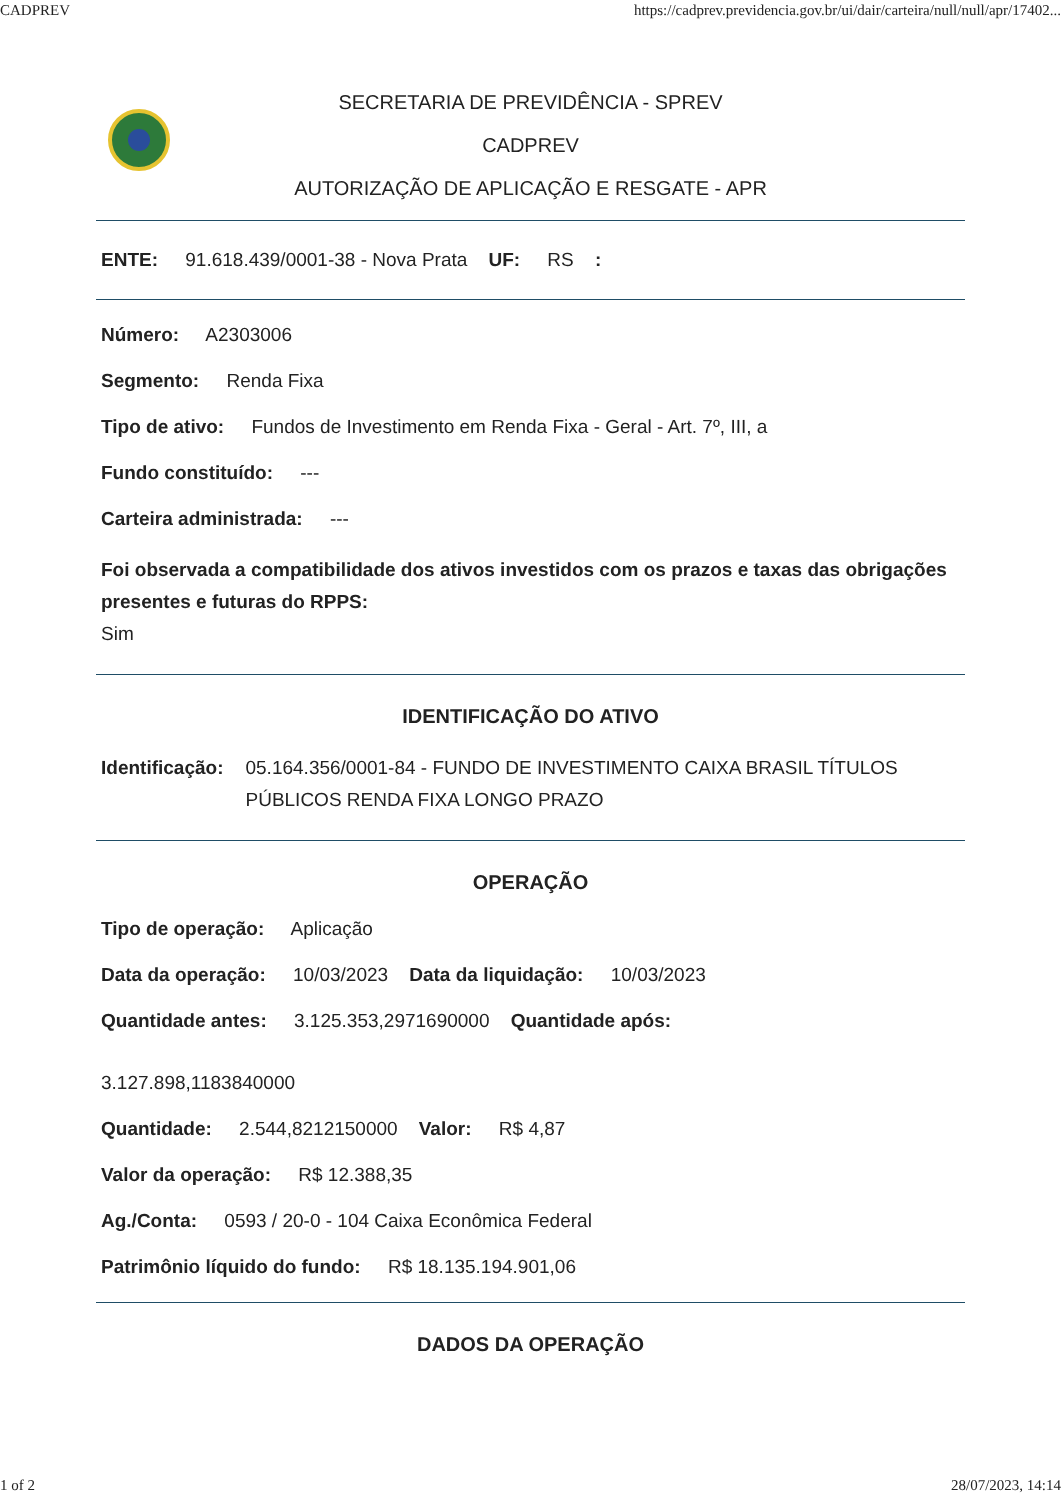CADPREV https://cadprev.previdencia.gov.br/ui/dair/carteira/null/null/apr/17402...
SECRETARIA DE PREVIDÊNCIA - SPREV
CADPREV
AUTORIZAÇÃO DE APLICAÇÃO E RESGATE - APR
ENTE: 91.618.439/0001-38 - Nova Prata UF: RS :
Número: A2303006
Segmento: Renda Fixa
Tipo de ativo: Fundos de Investimento em Renda Fixa - Geral - Art. 7º, III, a
Fundo constituído: ---
Carteira administrada: ---
Foi observada a compatibilidade dos ativos investidos com os prazos e taxas das obrigações presentes e futuras do RPPS:
Sim
IDENTIFICAÇÃO DO ATIVO
Identificação: 05.164.356/0001-84 - FUNDO DE INVESTIMENTO CAIXA BRASIL TÍTULOS PÚBLICOS RENDA FIXA LONGO PRAZO
OPERAÇÃO
Tipo de operação: Aplicação
Data da operação: 10/03/2023 Data da liquidação: 10/03/2023
Quantidade antes: 3.125.353,2971690000 Quantidade após:
3.127.898,1183840000
Quantidade: 2.544,8212150000 Valor: R$ 4,87
Valor da operação: R$ 12.388,35
Ag./Conta: 0593 / 20-0 - 104 Caixa Econômica Federal
Patrimônio líquido do fundo: R$ 18.135.194.901,06
DADOS DA OPERAÇÃO
1 of 2 28/07/2023, 14:14